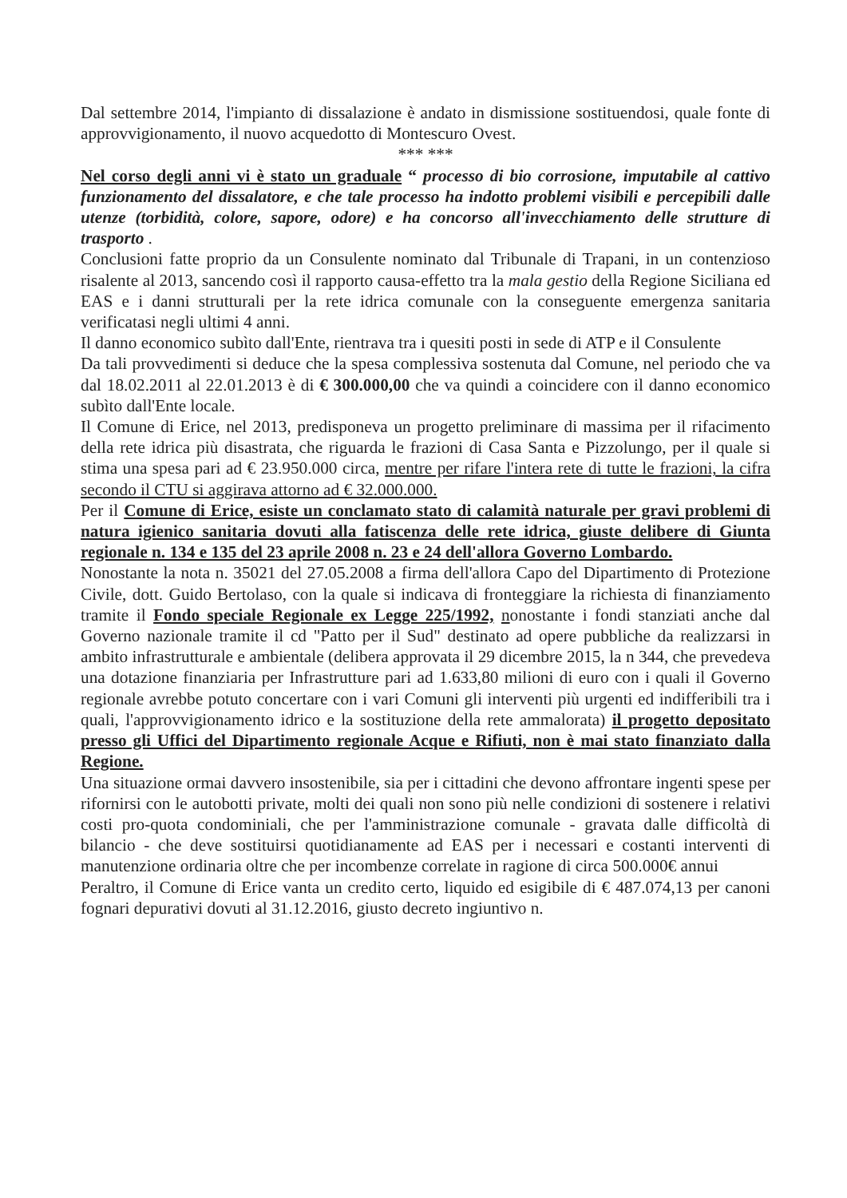Dal settembre 2014, l'impianto di dissalazione è andato in dismissione sostituendosi, quale fonte di approvvigionamento, il nuovo acquedotto di Montescuro Ovest.
*** ***
Nel corso degli anni vi è stato un graduale “ processo di bio corrosione, imputabile al cattivo funzionamento del dissalatore, e che tale processo ha indotto problemi visibili e percepibili dalle utenze (torbidità, colore, sapore, odore) e ha concorso all'invecchiamento delle strutture di trasporto .
Conclusioni fatte proprio da un Consulente nominato dal Tribunale di Trapani, in un contenzioso risalente al 2013, sancendo così il rapporto causa-effetto tra la mala gestio della Regione Siciliana ed EAS e i danni strutturali per la rete idrica comunale con la conseguente emergenza sanitaria verificatasi negli ultimi 4 anni.
Il danno economico subìto dall'Ente, rientrava tra i quesiti posti in sede di ATP e il Consulente
Da tali provvedimenti si deduce che la spesa complessiva sostenuta dal Comune, nel periodo che va dal 18.02.2011 al 22.01.2013 è di € 300.000,00 che va quindi a coincidere con il danno economico subìto dall'Ente locale.
Il Comune di Erice, nel 2013, predisponeva un progetto preliminare di massima per il rifacimento della rete idrica più disastrata, che riguarda le frazioni di Casa Santa e Pizzolungo, per il quale si stima una spesa pari ad € 23.950.000 circa, mentre per rifare l'intera rete di tutte le frazioni, la cifra secondo il CTU si aggirava attorno ad € 32.000.000.
Per il Comune di Erice, esiste un conclamato stato di calamità naturale per gravi problemi di natura igienico sanitaria dovuti alla fatiscenza delle rete idrica, giuste delibere di Giunta regionale n. 134 e 135 del 23 aprile 2008 n. 23 e 24 dell'allora Governo Lombardo.
Nonostante la nota n. 35021 del 27.05.2008 a firma dell'allora Capo del Dipartimento di Protezione Civile, dott. Guido Bertolaso, con la quale si indicava di fronteggiare la richiesta di finanziamento tramite il Fondo speciale Regionale ex Legge 225/1992, nonostante i fondi stanziati anche dal Governo nazionale tramite il cd "Patto per il Sud" destinato ad opere pubbliche da realizzarsi in ambito infrastrutturale e ambientale (delibera approvata il 29 dicembre 2015, la n 344, che prevedeva una dotazione finanziaria per Infrastrutture pari ad 1.633,80 milioni di euro con i quali il Governo regionale avrebbe potuto concertare con i vari Comuni gli interventi più urgenti ed indifferibili tra i quali, l'approvvigionamento idrico e la sostituzione della rete ammalorata) il progetto depositato presso gli Uffici del Dipartimento regionale Acque e Rifiuti, non è mai stato finanziato dalla Regione.
Una situazione ormai davvero insostenibile, sia per i cittadini che devono affrontare ingenti spese per rifornirsi con le autobotti private, molti dei quali non sono più nelle condizioni di sostenere i relativi costi pro-quota condominiali, che per l'amministrazione comunale - gravata dalle difficoltà di bilancio - che deve sostituirsi quotidianamente ad EAS per i necessari e costanti interventi di manutenzione ordinaria oltre che per incombenze correlate in ragione di circa 500.000€ annui
Peraltro, il Comune di Erice vanta un credito certo, liquido ed esigibile di € 487.074,13 per canoni fognari depurativi dovuti al 31.12.2016, giusto decreto ingiuntivo n.